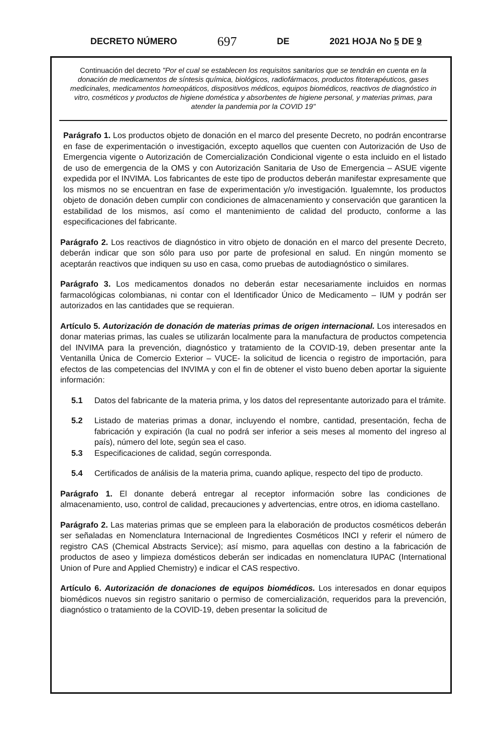DECRETO NÚMERO 697 DE 2021 HOJA No 5 DE 9
Continuación del decreto "Por el cual se establecen los requisitos sanitarios que se tendrán en cuenta en la donación de medicamentos de síntesis química, biológicos, radiofármacos, productos fitoterapéuticos, gases medicinales, medicamentos homeopáticos, dispositivos médicos, equipos biomédicos, reactivos de diagnóstico in vitro, cosméticos y productos de higiene doméstica y absorbentes de higiene personal, y materias primas, para atender la pandemia por la COVID 19"
Parágrafo 1. Los productos objeto de donación en el marco del presente Decreto, no podrán encontrarse en fase de experimentación o investigación, excepto aquellos que cuenten con Autorización de Uso de Emergencia vigente o Autorización de Comercialización Condicional vigente o esta incluido en el listado de uso de emergencia de la OMS y con Autorización Sanitaria de Uso de Emergencia – ASUE vigente expedida por el INVIMA. Los fabricantes de este tipo de productos deberán manifestar expresamente que los mismos no se encuentran en fase de experimentación y/o investigación. Igualemnte, los productos objeto de donación deben cumplir con condiciones de almacenamiento y conservación que garanticen la estabilidad de los mismos, así como el mantenimiento de calidad del producto, conforme a las especificaciones del fabricante.
Parágrafo 2. Los reactivos de diagnóstico in vitro objeto de donación en el marco del presente Decreto, deberán indicar que son sólo para uso por parte de profesional en salud. En ningún momento se aceptarán reactivos que indiquen su uso en casa, como pruebas de autodiagnóstico o similares.
Parágrafo 3. Los medicamentos donados no deberán estar necesariamente incluidos en normas farmacológicas colombianas, ni contar con el Identificador Único de Medicamento – IUM y podrán ser autorizados en las cantidades que se requieran.
Artículo 5. Autorización de donación de materias primas de origen internacional. Los interesados en donar materias primas, las cuales se utilizarán localmente para la manufactura de productos competencia del INVIMA para la prevención, diagnóstico y tratamiento de la COVID-19, deben presentar ante la Ventanilla Única de Comercio Exterior – VUCE- la solicitud de licencia o registro de importación, para efectos de las competencias del INVIMA y con el fin de obtener el visto bueno deben aportar la siguiente información:
5.1 Datos del fabricante de la materia prima, y los datos del representante autorizado para el trámite.
5.2 Listado de materias primas a donar, incluyendo el nombre, cantidad, presentación, fecha de fabricación y expiración (la cual no podrá ser inferior a seis meses al momento del ingreso al país), número del lote, según sea el caso.
5.3 Especificaciones de calidad, según corresponda.
5.4 Certificados de análisis de la materia prima, cuando aplique, respecto del tipo de producto.
Parágrafo 1. El donante deberá entregar al receptor información sobre las condiciones de almacenamiento, uso, control de calidad, precauciones y advertencias, entre otros, en idioma castellano.
Parágrafo 2. Las materias primas que se empleen para la elaboración de productos cosméticos deberán ser señaladas en Nomenclatura Internacional de Ingredientes Cosméticos INCI y referir el número de registro CAS (Chemical Abstracts Service); así mismo, para aquellas con destino a la fabricación de productos de aseo y limpieza domésticos deberán ser indicadas en nomenclatura IUPAC (International Union of Pure and Applied Chemistry) e indicar el CAS respectivo.
Artículo 6. Autorización de donaciones de equipos biomédicos. Los interesados en donar equipos biomédicos nuevos sin registro sanitario o permiso de comercialización, requeridos para la prevención, diagnóstico o tratamiento de la COVID-19, deben presentar la solicitud de